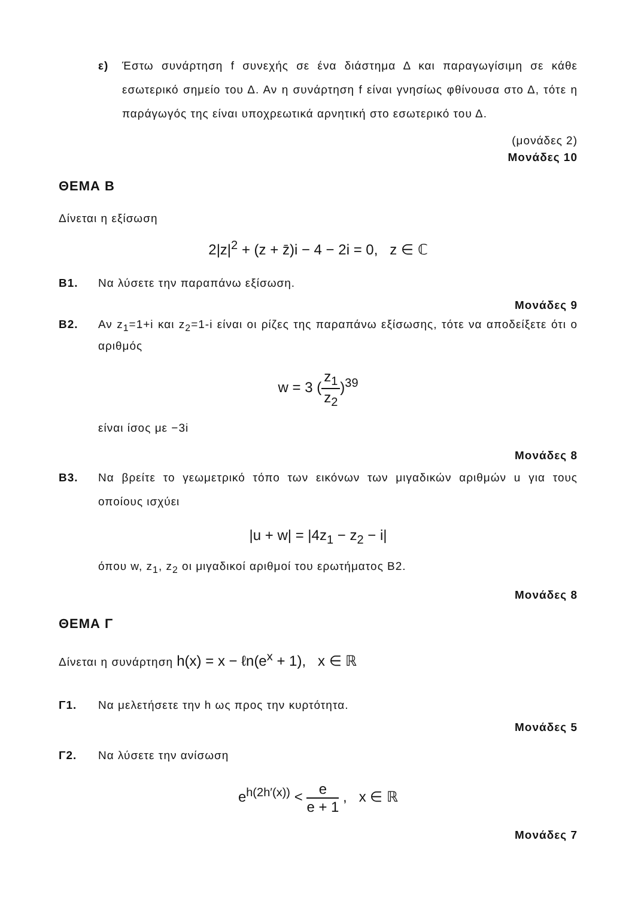ε) Έστω συνάρτηση f συνεχής σε ένα διάστημα Δ και παραγωγίσιμη σε κάθε εσωτερικό σημείο του Δ. Αν η συνάρτηση f είναι γνησίως φθίνουσα στο Δ, τότε η παράγωγός της είναι υποχρεωτικά αρνητική στο εσωτερικό του Δ.
(μονάδες 2)
Μονάδες 10
ΘΕΜΑ Β
Δίνεται η εξίσωση
2|z|<sup>2</sup> + (z + z̄)i − 4 − 2i = 0, z ∈ ℂ
Β1. Να λύσετε την παραπάνω εξίσωση.
Μονάδες 9
Β2. Αν z<sub>1</sub>=1+i και z<sub>2</sub>=1-i είναι οι ρίζες της παραπάνω εξίσωσης, τότε να αποδείξετε ότι ο αριθμός
w = 3 (z<sub>1</sub> z<sub>2</sub>)<sup>39</sup>
είναι ίσος με −3i
Μονάδες 8
Β3. Να βρείτε το γεωμετρικό τόπο των εικόνων των μιγαδικών αριθμών u για τους οποίους ισχύει
|u + w| = |4z<sub>1</sub> − z<sub>2</sub> − i|
όπου w, z<sub>1</sub>, z<sub>2</sub> οι μιγαδικοί αριθμοί του ερωτήματος Β2.
Μονάδες 8
ΘΕΜΑ Γ
Δίνεται η συνάρτηση h(x) = x − ℓn(e<sup>x</sup> + 1), x ∈ ℝ
Γ1. Να μελετήσετε την h ως προς την κυρτότητα.
Μονάδες 5
Γ2. Να λύσετε την ανίσωση
e<sup>h(2h′(x))</sup> < e e + 1 , x ∈ ℝ
Μονάδες 7